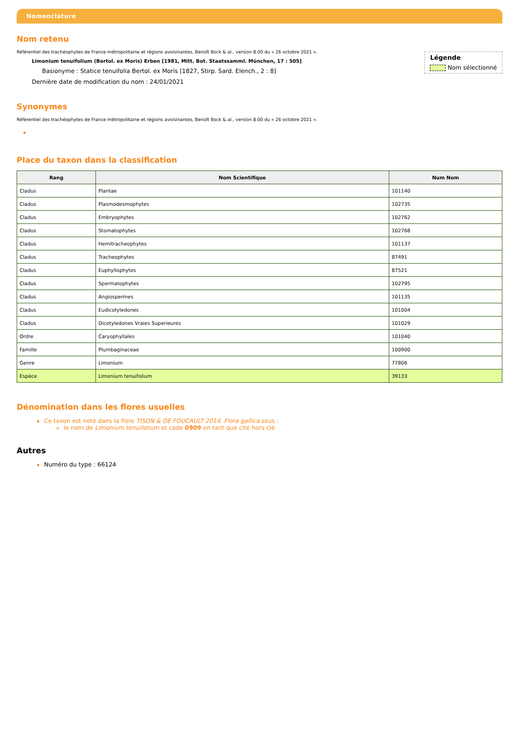Nomenclature
Nom retenu
Légende
Nom sélectionné
Référentiel des trachéophytes de France métropolitaine et régions avoisinantes, Benoît Bock & al., version 8.00 du « 26 octobre 2021 ».
Limonium tenuifolium (Bertol. ex Moris) Erben [1981, Mitt. Bot. Staatssamml. München, 17 : 505]
Basionyme : Statice tenuifolia Bertol. ex Moris [1827, Stirp. Sard. Elench., 2 : 8]
Dernière date de modification du nom : 24/01/2021
Synonymes
Référentiel des trachéophytes de France métropolitaine et régions avoisinantes, Benoît Bock & al., version 8.00 du « 26 octobre 2021 ».
Place du taxon dans la classification
| Rang | Nom Scientifique | Num Nom |
| --- | --- | --- |
| Cladus | Plantae | 101140 |
| Cladus | Plasmodesmophytes | 102735 |
| Cladus | Embryophytes | 102762 |
| Cladus | Stomatophytes | 102768 |
| Cladus | Hemitracheophytes | 101137 |
| Cladus | Tracheophytes | 87491 |
| Cladus | Euphyllophytes | 87521 |
| Cladus | Spermatophytes | 102795 |
| Cladus | Angiospermes | 101135 |
| Cladus | Eudicotyledones | 101004 |
| Cladus | Dicotyledones Vraies Superieures | 101029 |
| Ordre | Caryophyllales | 101040 |
| Famille | Plumbaginaceae | 100900 |
| Genre | Limonium | 77806 |
| Espèce | Limonium tenuifolium | 39133 |
Dénomination dans les flores usuelles
Ce taxon est noté dans la flore TISON & DE FOUCAULT 2014. Flora gallica sous :
le nom de Limonium tenuifolium et code 0909 en tant que cité hors clé
Autres
Numéro du type : 66124